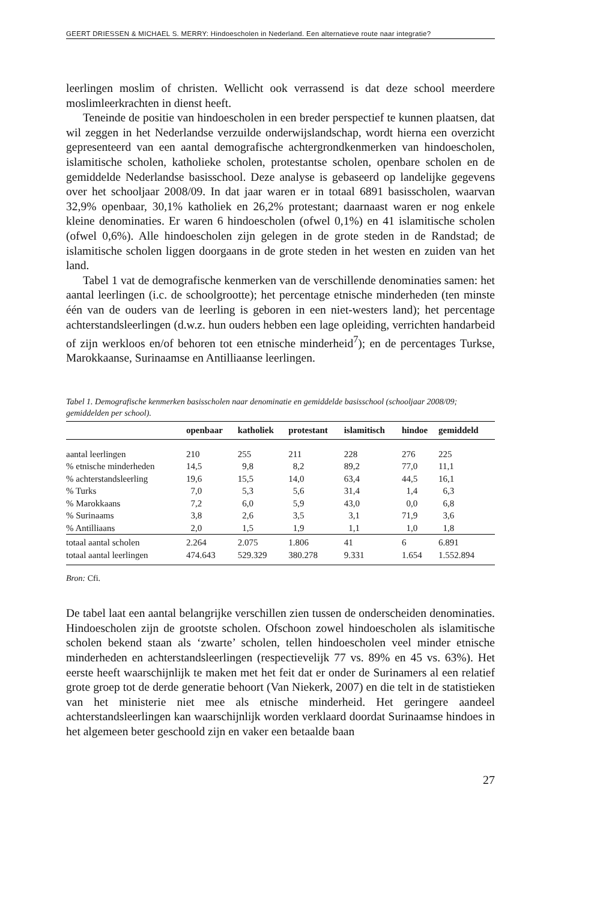GEERT DRIESSEN & MICHAEL S. MERRY: Hindoescholen in Nederland. Een alternatieve route naar integratie?
leerlingen moslim of christen. Wellicht ook verrassend is dat deze school meerdere moslimleerkrachten in dienst heeft.
Teneinde de positie van hindoescholen in een breder perspectief te kunnen plaatsen, dat wil zeggen in het Nederlandse verzuilde onderwijslandschap, wordt hierna een overzicht gepresenteerd van een aantal demografische achtergrondkenmerken van hindoescholen, islamitische scholen, katholieke scholen, protestantse scholen, openbare scholen en de gemiddelde Nederlandse basisschool. Deze analyse is gebaseerd op landelijke gegevens over het schooljaar 2008/09. In dat jaar waren er in totaal 6891 basisscholen, waarvan 32,9% openbaar, 30,1% katholiek en 26,2% protestant; daarnaast waren er nog enkele kleine denominaties. Er waren 6 hindoescholen (ofwel 0,1%) en 41 islamitische scholen (ofwel 0,6%). Alle hindoescholen zijn gelegen in de grote steden in de Randstad; de islamitische scholen liggen doorgaans in de grote steden in het westen en zuiden van het land.
Tabel 1 vat de demografische kenmerken van de verschillende denominaties samen: het aantal leerlingen (i.c. de schoolgrootte); het percentage etnische minderheden (ten minste één van de ouders van de leerling is geboren in een niet-westers land); het percentage achterstandsleerlingen (d.w.z. hun ouders hebben een lage opleiding, verrichten handarbeid of zijn werkloos en/of behoren tot een etnische minderheid<sup>7</sup>); en de percentages Turkse, Marokkaanse, Surinaamse en Antilliaanse leerlingen.
Tabel 1. Demografische kenmerken basisscholen naar denominatie en gemiddelde basisschool (schooljaar 2008/09; gemiddelden per school).
| | openbaar | katholiek | protestant | islamitisch | hindoe | gemiddeld |
| --- | --- | --- | --- | --- | --- | --- |
| aantal leerlingen | 210 | 255 | 211 | 228 | 276 | 225 |
| % etnische minderheden | 14,5 | 9,8 | 8,2 | 89,2 | 77,0 | 11,1 |
| % achterstandsleerling | 19,6 | 15,5 | 14,0 | 63,4 | 44,5 | 16,1 |
| % Turks | 7,0 | 5,3 | 5,6 | 31,4 | 1,4 | 6,3 |
| % Marokkaans | 7,2 | 6,0 | 5,9 | 43,0 | 0,0 | 6,8 |
| % Surinaams | 3,8 | 2,6 | 3,5 | 3,1 | 71,9 | 3,6 |
| % Antilliaans | 2,0 | 1,5 | 1,9 | 1,1 | 1,0 | 1,8 |
| totaal aantal scholen | 2.264 | 2.075 | 1.806 | 41 | 6 | 6.891 |
| totaal aantal leerlingen | 474.643 | 529.329 | 380.278 | 9.331 | 1.654 | 1.552.894 |
Bron: Cfi.
De tabel laat een aantal belangrijke verschillen zien tussen de onderscheiden denominaties. Hindoescholen zijn de grootste scholen. Ofschoon zowel hindoescholen als islamitische scholen bekend staan als ‘zwarte’ scholen, tellen hindoescholen veel minder etnische minderheden en achterstandsleerlingen (respectievelijk 77 vs. 89% en 45 vs. 63%). Het eerste heeft waarschijnlijk te maken met het feit dat er onder de Surinamers al een relatief grote groep tot de derde generatie behoort (Van Niekerk, 2007) en die telt in de statistieken van het ministerie niet mee als etnische minderheid. Het geringere aandeel achterstandsleerlingen kan waarschijnlijk worden verklaard doordat Surinaamse hindoes in het algemeen beter geschoold zijn en vaker een betaalde baan
27